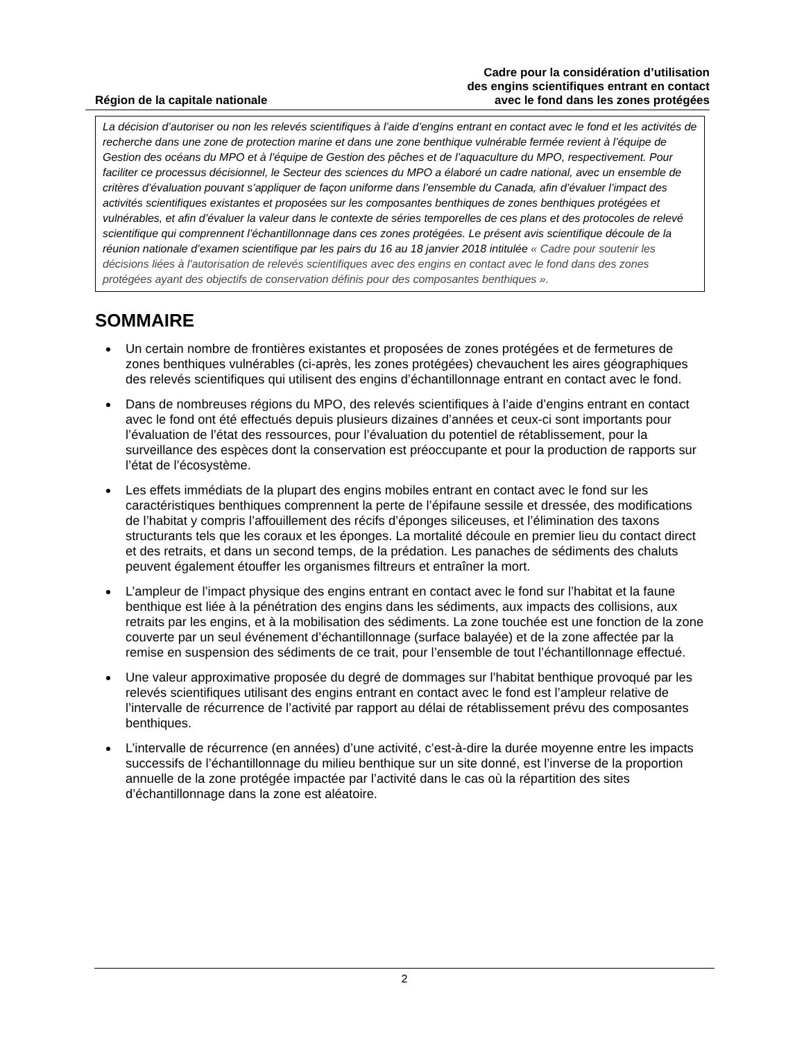Région de la capitale nationale
Cadre pour la considération d’utilisation
des engins scientifiques entrant en contact
avec le fond dans les zones protégées
La décision d’autoriser ou non les relevés scientifiques à l’aide d’engins entrant en contact avec le fond et les activités de recherche dans une zone de protection marine et dans une zone benthique vulnérable fermée revient à l’équipe de Gestion des océans du MPO et à l’équipe de Gestion des pêches et de l’aquaculture du MPO, respectivement. Pour faciliter ce processus décisionnel, le Secteur des sciences du MPO a élaboré un cadre national, avec un ensemble de critères d’évaluation pouvant s’appliquer de façon uniforme dans l’ensemble du Canada, afin d’évaluer l’impact des activités scientifiques existantes et proposées sur les composantes benthiques de zones benthiques protégées et vulnérables, et afin d’évaluer la valeur dans le contexte de séries temporelles de ces plans et des protocoles de relevé scientifique qui comprennent l’échantillonnage dans ces zones protégées. Le présent avis scientifique découle de la réunion nationale d’examen scientifique par les pairs du 16 au 18 janvier 2018 intitulée « Cadre pour soutenir les décisions liées à l'autorisation de relevés scientifiques avec des engins en contact avec le fond dans des zones protégées ayant des objectifs de conservation définis pour des composantes benthiques ».
SOMMAIRE
Un certain nombre de frontières existantes et proposées de zones protégées et de fermetures de zones benthiques vulnérables (ci-après, les zones protégées) chevauchent les aires géographiques des relevés scientifiques qui utilisent des engins d’échantillonnage entrant en contact avec le fond.
Dans de nombreuses régions du MPO, des relevés scientifiques à l’aide d’engins entrant en contact avec le fond ont été effectués depuis plusieurs dizaines d’années et ceux-ci sont importants pour l’évaluation de l’état des ressources, pour l’évaluation du potentiel de rétablissement, pour la surveillance des espèces dont la conservation est préoccupante et pour la production de rapports sur l’état de l’écosystème.
Les effets immédiats de la plupart des engins mobiles entrant en contact avec le fond sur les caractéristiques benthiques comprennent la perte de l’épifaune sessile et dressée, des modifications de l’habitat y compris l’affouillement des récifs d’éponges siliceuses, et l’élimination des taxons structurants tels que les coraux et les éponges. La mortalité découle en premier lieu du contact direct et des retraits, et dans un second temps, de la prédation. Les panaches de sédiments des chaluts peuvent également étouffer les organismes filtreurs et entraîner la mort.
L’ampleur de l’impact physique des engins entrant en contact avec le fond sur l’habitat et la faune benthique est liée à la pénétration des engins dans les sédiments, aux impacts des collisions, aux retraits par les engins, et à la mobilisation des sédiments. La zone touchée est une fonction de la zone couverte par un seul événement d’échantillonnage (surface balayée) et de la zone affectée par la remise en suspension des sédiments de ce trait, pour l’ensemble de tout l’échantillonnage effectué.
Une valeur approximative proposée du degré de dommages sur l’habitat benthique provoqué par les relevés scientifiques utilisant des engins entrant en contact avec le fond est l’ampleur relative de l’intervalle de récurrence de l’activité par rapport au délai de rétablissement prévu des composantes benthiques.
L’intervalle de récurrence (en années) d’une activité, c’est-à-dire la durée moyenne entre les impacts successifs de l’échantillonnage du milieu benthique sur un site donné, est l’inverse de la proportion annuelle de la zone protégée impactée par l’activité dans le cas où la répartition des sites d’échantillonnage dans la zone est aléatoire.
2